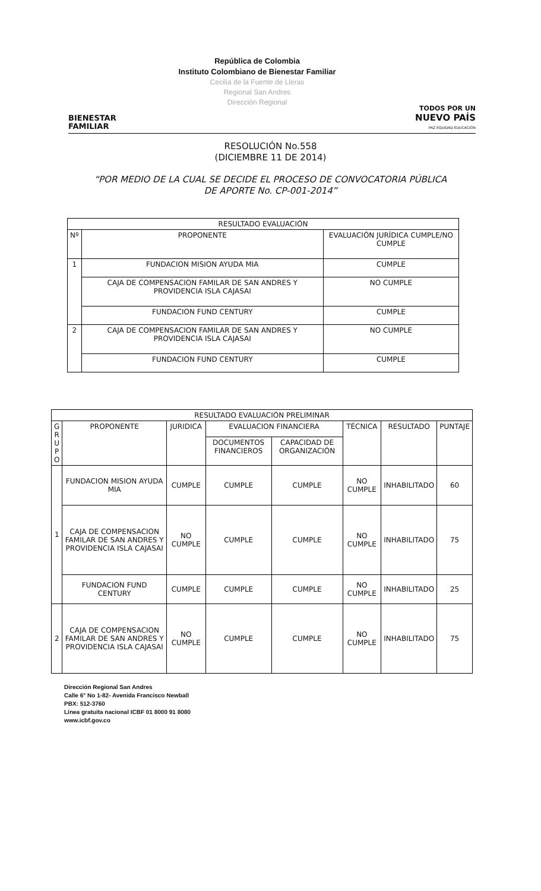BIENESTAR
FAMILIAR
República de Colombia
Instituto Colombiano de Bienestar Familiar
Cecilia de la Fuente de Lleras
Regional San Andres
Dirección Regional
TODOS POR UN
NUEVO PAÍS
PAZ EQUIDAD EDUCACIÓN
RESOLUCIÓN No.558
(DICIEMBRE 11 DE 2014)
“POR MEDIO DE LA CUAL SE DECIDE EL PROCESO DE CONVOCATORIA PÚBLICA
DE APORTE No. CP-001-2014”
| RESULTADO EVALUACIÓN | | |
| --- | --- | --- |
| Nº | PROPONENTE | EVALUACIÓN JURÍDICA CUMPLE/NO CUMPLE |
| 1 | FUNDACION MISION AYUDA MIA | CUMPLE |
| | CAJA DE COMPENSACION FAMILAR DE SAN ANDRES Y PROVIDENCIA ISLA CAJASAI | NO CUMPLE |
| | FUNDACION FUND CENTURY | CUMPLE |
| 2 | CAJA DE COMPENSACION FAMILAR DE SAN ANDRES Y PROVIDENCIA ISLA CAJASAI | NO CUMPLE |
| | FUNDACION FUND CENTURY | CUMPLE |
| RESULTADO EVALUACIÓN PRELIMINAR | | | | | | | |
| --- | --- | --- | --- | --- | --- | --- | --- |
| G R U P O | PROPONENTE | JURIDICA | EVALUACION FINANCIERA | | TÉCNICA | RESULTADO | PUNTAJE |
| | | | DOCUMENTOS FINANCIEROS | CAPACIDAD DE ORGANIZACIÓN | | | |
| 1 | FUNDACION MISION AYUDA MIA | CUMPLE | CUMPLE | CUMPLE | NO CUMPLE | INHABILITADO | 60 |
| | CAJA DE COMPENSACION FAMILAR DE SAN ANDRES Y PROVIDENCIA ISLA CAJASAI | NO CUMPLE | CUMPLE | CUMPLE | NO CUMPLE | INHABILITADO | 75 |
| | FUNDACION FUND CENTURY | CUMPLE | CUMPLE | CUMPLE | NO CUMPLE | INHABILITADO | 25 |
| 2 | CAJA DE COMPENSACION FAMILAR DE SAN ANDRES Y PROVIDENCIA ISLA CAJASAI | NO CUMPLE | CUMPLE | CUMPLE | NO CUMPLE | INHABILITADO | 75 |
Dirección Regional San Andres
Calle 6° No 1-82- Avenida Francisco Newball
PBX: 512-3760
Línea gratuita nacional ICBF 01 8000 91 8080
www.icbf.gov.co